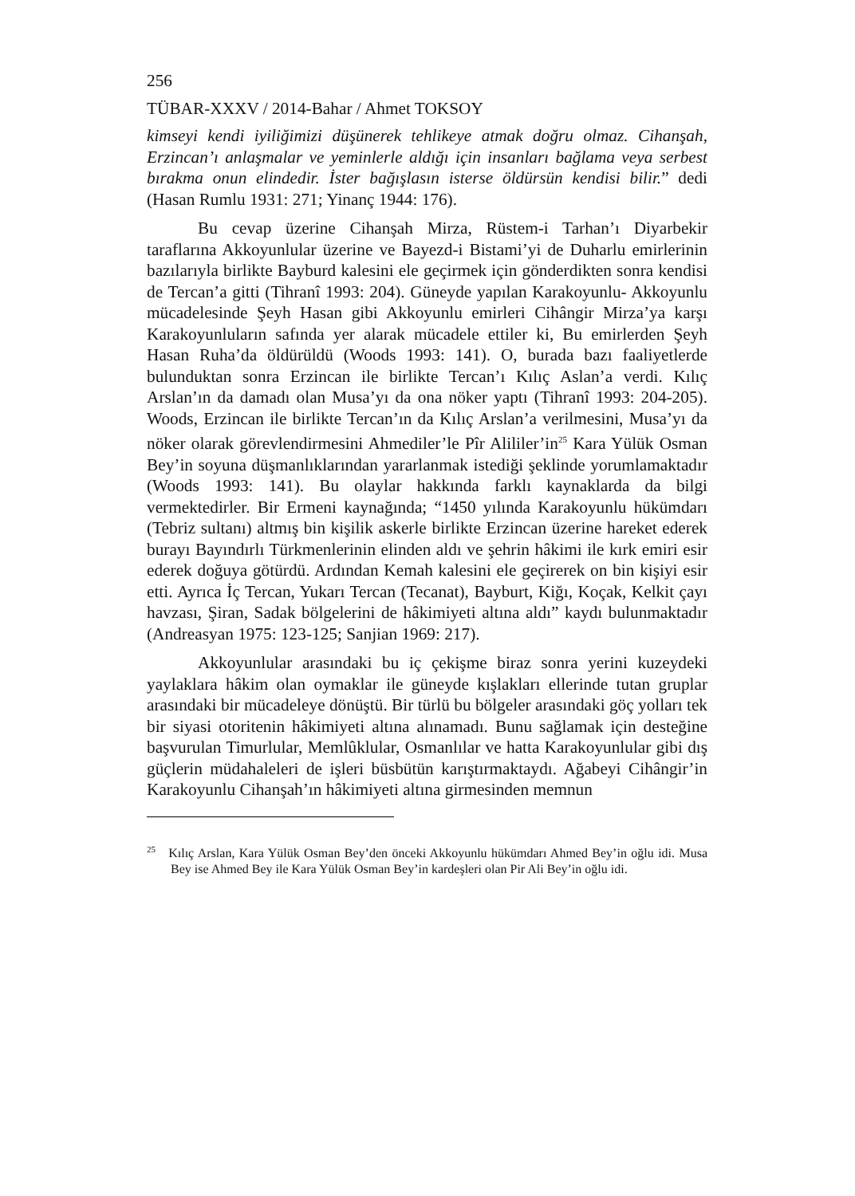256
TÜBAR-XXXV / 2014-Bahar / Ahmet TOKSOY
kimseyi kendi iyiliğimizi düşünerek tehlikeye atmak doğru olmaz. Cihanşah, Erzincan’ı anlaşmalar ve yeminlerle aldığı için insanları bağlama veya serbest bırakma onun elindedir. İster bağışlasın isterse öldürsün kendisi bilir.” dedi (Hasan Rumlu 1931: 271; Yinanç 1944: 176).
Bu cevap üzerine Cihanşah Mirza, Rüstem-i Tarhan’ı Diyarbekir taraflarına Akkoyunlular üzerine ve Bayezd-i Bistami’yi de Duharlu emirlerinin bazılarıyla birlikte Bayburd kalesini ele geçirmek için gönderdikten sonra kendisi de Tercan’a gitti (Tihranî 1993: 204). Güneyde yapılan Karakoyunlu- Akkoyunlu mücadelesinde Şeyh Hasan gibi Akkoyunlu emirleri Cihângir Mirza’ya karşı Karakoyunluların safında yer alarak mücadele ettiler ki, Bu emirlerden Şeyh Hasan Ruha’da öldürüldü (Woods 1993: 141). O, burada bazı faaliyetlerde bulunduktan sonra Erzincan ile birlikte Tercan’ı Kılıç Aslan’a verdi. Kılıç Arslan’ın da damadı olan Musa’yı da ona nöker yaptı (Tihranî 1993: 204-205). Woods, Erzincan ile birlikte Tercan’ın da Kılıç Arslan’a verilmesini, Musa’yı da nöker olarak görevlendirmesini Ahmediler’le Pîr Alililer’in<sup>25</sup> Kara Yülük Osman Bey’in soyuna düşmanlıklarından yararlanmak istediği şeklinde yorumlamaktadır (Woods 1993: 141). Bu olaylar hakkında farklı kaynaklarda da bilgi vermektedirler. Bir Ermeni kaynağında; “1450 yılında Karakoyunlu hükümdarı (Tebriz sultanı) altmış bin kişilik askerle birlikte Erzincan üzerine hareket ederek burayı Bayındırlı Türkmenlerinin elinden aldı ve şehrin hâkimi ile kırk emiri esir ederek doğuya götürdü. Ardından Kemah kalesini ele geçirerek on bin kişiyi esir etti. Ayrıca İç Tercan, Yukarı Tercan (Tecanat), Bayburt, Kiğı, Koçak, Kelkit çayı havzası, Şiran, Sadak bölgelerini de hâkimiyeti altına aldı” kaydı bulunmaktadır (Andreasyan 1975: 123-125; Sanjian 1969: 217).
Akkoyunlular arasındaki bu iç çekişme biraz sonra yerini kuzeydeki yaylaklara hâkim olan oymaklar ile güneyde kışlakları ellerinde tutan gruplar arasındaki bir mücadeleye dönüştü. Bir türlü bu bölgeler arasındaki göç yolları tek bir siyasi otoritenin hâkimiyeti altına alınamadı. Bunu sağlamak için desteğine başvurulan Timurlular, Memlûklular, Osmanlılar ve hatta Karakoyunlular gibi dış güçlerin müdahaleleri de işleri büsbütün karıştırmaktaydı. Ağabeyi Cihângir’in Karakoyunlu Cihanşah’ın hâkimiyeti altına girmesinden memnun
<sup>25</sup> Kılıç Arslan, Kara Yülük Osman Bey’den önceki Akkoyunlu hükümdarı Ahmed Bey’in oğlu idi. Musa Bey ise Ahmed Bey ile Kara Yülük Osman Bey’in kardeşleri olan Pir Ali Bey’in oğlu idi.